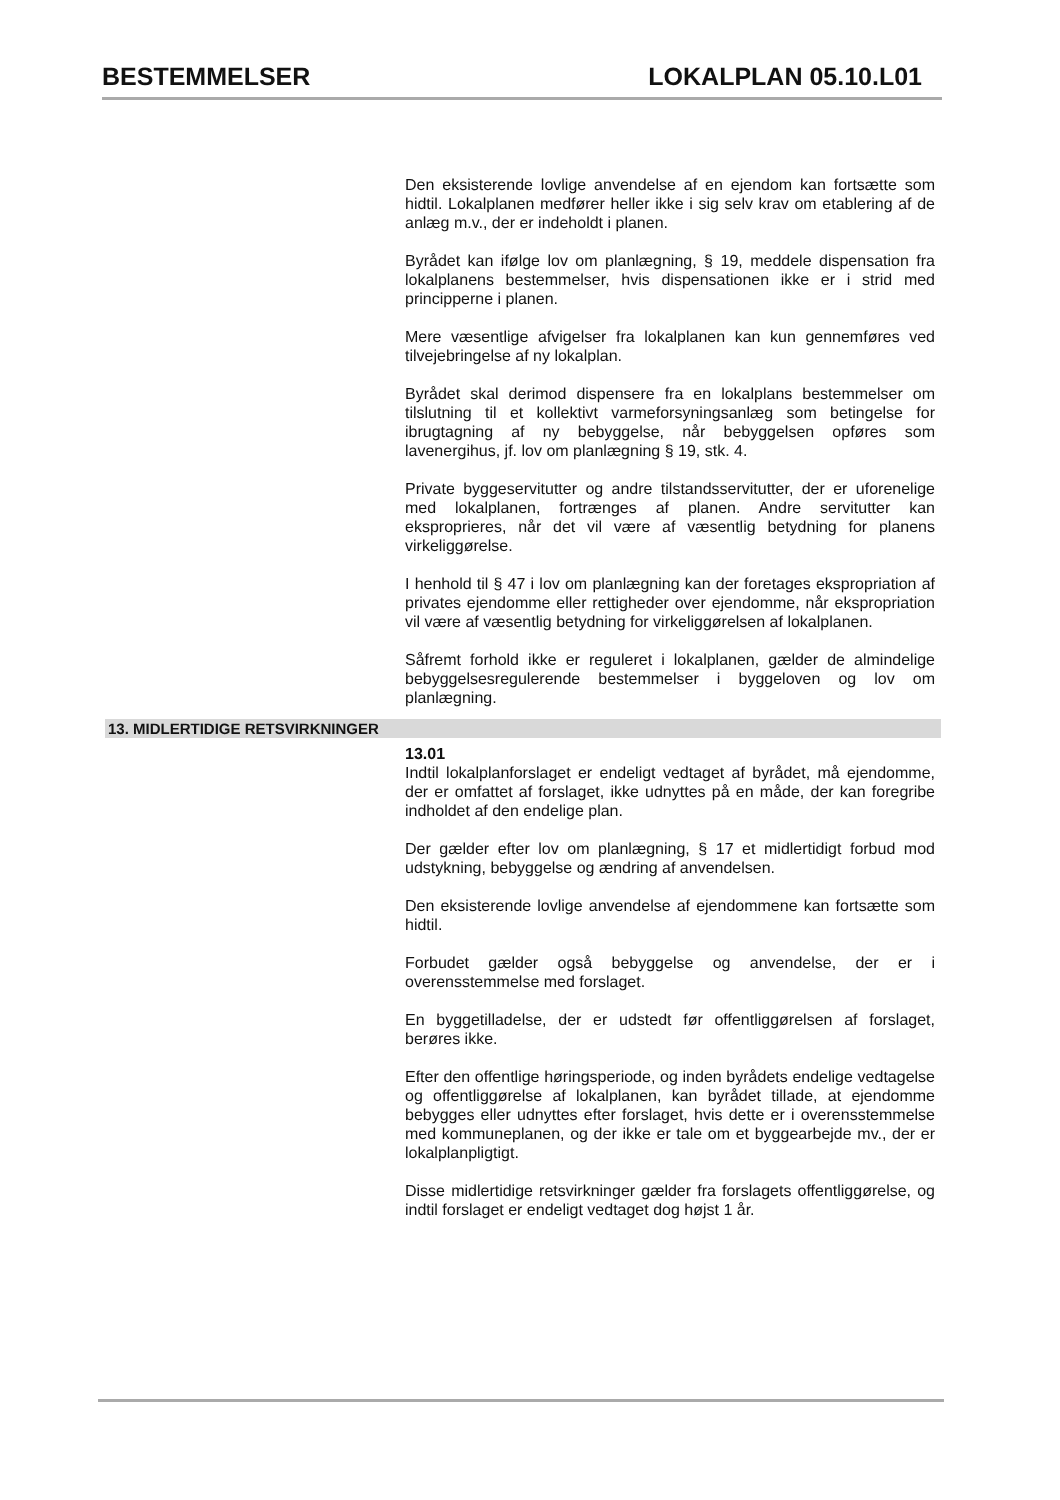BESTEMMELSER LOKALPLAN 05.10.L01
Den eksisterende lovlige anvendelse af en ejendom kan fortsætte som hidtil. Lokalplanen medfører heller ikke i sig selv krav om etablering af de anlæg m.v., der er indeholdt i planen.
Byrådet kan ifølge lov om planlægning, § 19, meddele dispensation fra lokalplanens bestemmelser, hvis dispensationen ikke er i strid med principperne i planen.
Mere væsentlige afvigelser fra lokalplanen kan kun gennemføres ved tilvejebringelse af ny lokalplan.
Byrådet skal derimod dispensere fra en lokalplans bestemmelser om tilslutning til et kollektivt varmeforsyningsanlæg som betingelse for ibrugtagning af ny bebyggelse, når bebyggelsen opføres som lavenergihus, jf. lov om planlægning § 19, stk. 4.
Private byggeservitutter og andre tilstandsservitutter, der er uforenelige med lokalplanen, fortrænges af planen. Andre servitutter kan eksproprieres, når det vil være af væsentlig betydning for planens virkeliggørelse.
I henhold til § 47 i lov om planlægning kan der foretages ekspropriation af privates ejendomme eller rettigheder over ejendomme, når ekspropriation vil være af væsentlig betydning for virkeliggørelsen af lokalplanen.
Såfremt forhold ikke er reguleret i lokalplanen, gælder de almindelige bebyggelsesregulerende bestemmelser i byggeloven og lov om planlægning.
13. MIDLERTIDIGE RETSVIRKNINGER
13.01
Indtil lokalplanforslaget er endeligt vedtaget af byrådet, må ejendomme, der er omfattet af forslaget, ikke udnyttes på en måde, der kan foregribe indholdet af den endelige plan.
Der gælder efter lov om planlægning, § 17 et midlertidigt forbud mod udstykning, bebyggelse og ændring af anvendelsen.
Den eksisterende lovlige anvendelse af ejendommene kan fortsætte som hidtil.
Forbudet gælder også bebyggelse og anvendelse, der er i overensstemmelse med forslaget.
En byggetilladelse, der er udstedt før offentliggørelsen af forslaget, berøres ikke.
Efter den offentlige høringsperiode, og inden byrådets endelige vedtagelse og offentliggørelse af lokalplanen, kan byrådet tillade, at ejendomme bebygges eller udnyttes efter forslaget, hvis dette er i overensstemmelse med kommuneplanen, og der ikke er tale om et byggearbejde mv., der er lokalplanpligtigt.
Disse midlertidige retsvirkninger gælder fra forslagets offentliggørelse, og indtil forslaget er endeligt vedtaget dog højst 1 år.